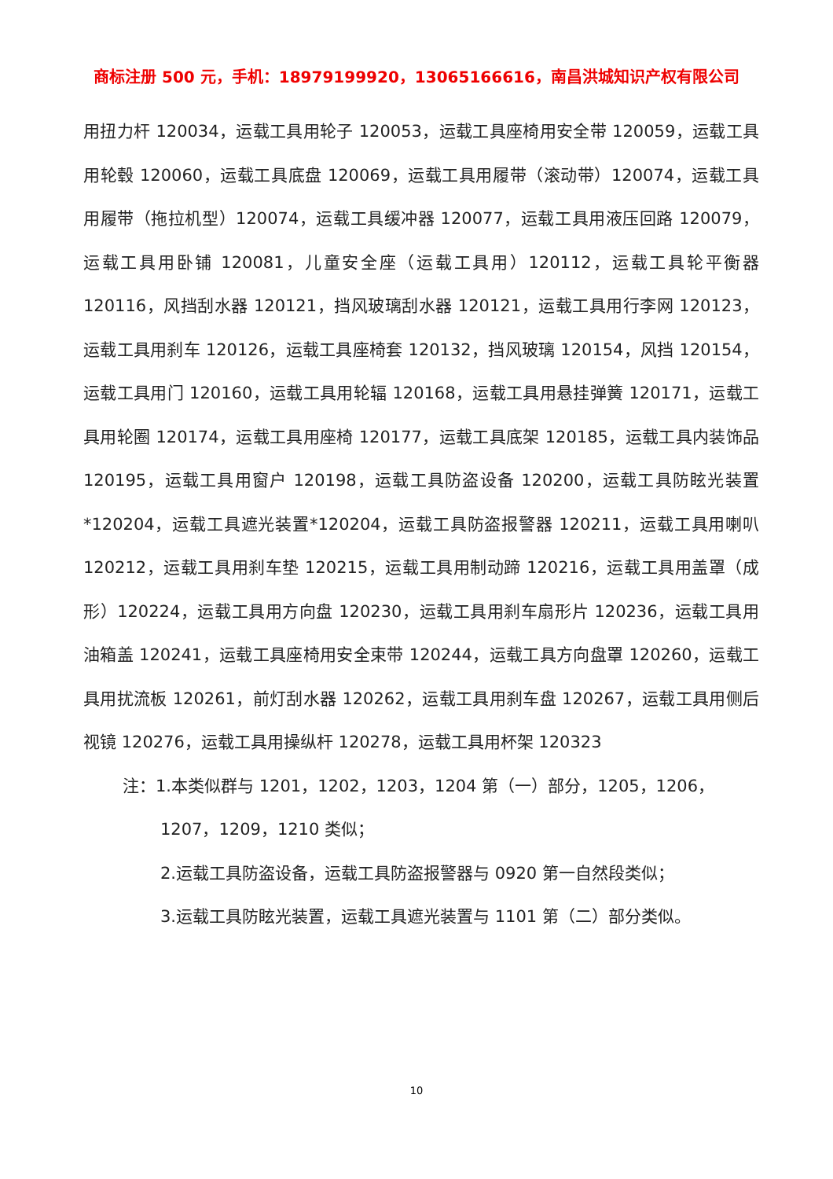商标注册 500 元，手机：18979199920，13065166616，南昌洪城知识产权有限公司
用扭力杆 120034，运载工具用轮子 120053，运载工具座椅用安全带 120059，运载工具用轮毂 120060，运载工具底盘 120069，运载工具用履带（滚动带）120074，运载工具用履带（拖拉机型）120074，运载工具缓冲器 120077，运载工具用液压回路 120079，运载工具用卧铺 120081，儿童安全座（运载工具用）120112，运载工具轮平衡器 120116，风挡刮水器 120121，挡风玻璃刮水器 120121，运载工具用行李网 120123，运载工具用刹车 120126，运载工具座椅套 120132，挡风玻璃 120154，风挡 120154，运载工具用门 120160，运载工具用轮辐 120168，运载工具用悬挂弹簧 120171，运载工具用轮圈 120174，运载工具用座椅 120177，运载工具底架 120185，运载工具内装饰品 120195，运载工具用窗户 120198，运载工具防盗设备 120200，运载工具防眩光装置*120204，运载工具遮光装置*120204，运载工具防盗报警器 120211，运载工具用喇叭 120212，运载工具用刹车垫 120215，运载工具用制动蹄 120216，运载工具用盖罩（成形）120224，运载工具用方向盘 120230，运载工具用刹车扇形片 120236，运载工具用油箱盖 120241，运载工具座椅用安全束带 120244，运载工具方向盘罩 120260，运载工具用扰流板 120261，前灯刮水器 120262，运载工具用刹车盘 120267，运载工具用侧后视镜 120276，运载工具用操纵杆 120278，运载工具用杯架 120323
注：1.本类似群与 1201，1202，1203，1204 第（一）部分，1205，1206，
1207，1209，1210 类似；
2.运载工具防盗设备，运载工具防盗报警器与 0920 第一自然段类似；
3.运载工具防眩光装置，运载工具遮光装置与 1101 第（二）部分类似。
10